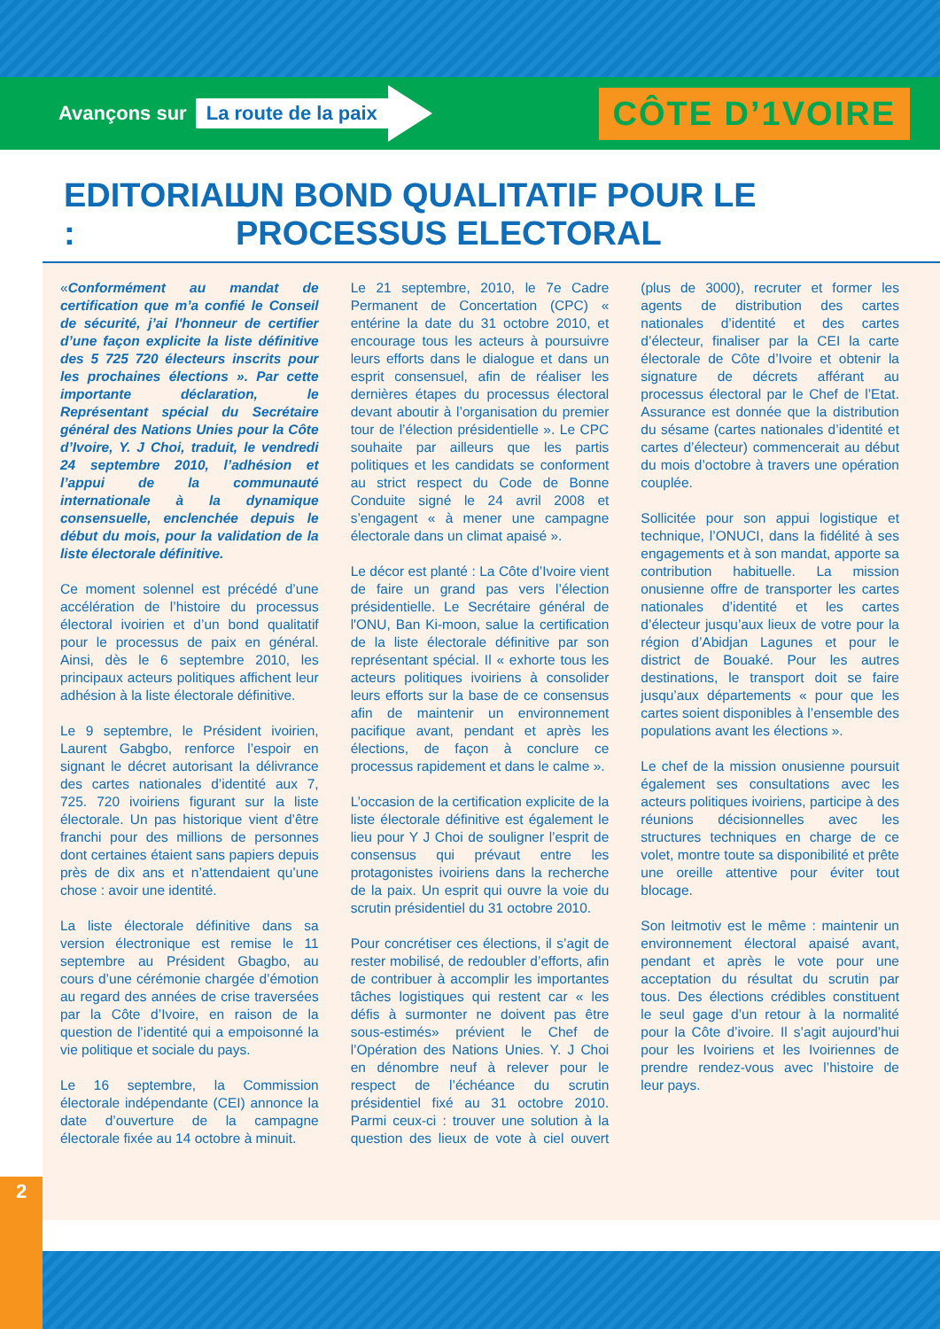Avançons sur La route de la paix
CÔTE D’1VOIRE
EDITORIAL : UN BOND QUALITATIF POUR LE PROCESSUS ELECTORAL
«Conformément au mandat de certification que m’a confié le Conseil de sécurité, j’ai l'honneur de certifier d’une façon explicite la liste définitive des 5 725 720 électeurs inscrits pour les prochaines élections ». Par cette importante déclaration, le Représentant spécial du Secrétaire général des Nations Unies pour la Côte d’Ivoire, Y. J Choi, traduit, le vendredi 24 septembre 2010, l’adhésion et l’appui de la communauté internationale à la dynamique consensuelle, enclenchée depuis le début du mois, pour la validation de la liste électorale définitive.
Ce moment solennel est précédé d’une accélération de l’histoire du processus électoral ivoirien et d’un bond qualitatif pour le processus de paix en général. Ainsi, dès le 6 septembre 2010, les principaux acteurs politiques affichent leur adhésion à la liste électorale définitive.
Le 9 septembre, le Président ivoirien, Laurent Gabgbo, renforce l’espoir en signant le décret autorisant la délivrance des cartes nationales d’identité aux 7, 725. 720 ivoiriens figurant sur la liste électorale. Un pas historique vient d’être franchi pour des millions de personnes dont certaines étaient sans papiers depuis près de dix ans et n’attendaient qu’une chose : avoir une identité.
La liste électorale définitive dans sa version électronique est remise le 11 septembre au Président Gbagbo, au cours d’une cérémonie chargée d’émotion au regard des années de crise traversées par la Côte d’Ivoire, en raison de la question de l’identité qui a empoisonné la vie politique et sociale du pays.
Le 16 septembre, la Commission électorale indépendante (CEI) annonce la date d’ouverture de la campagne électorale fixée au 14 octobre à minuit.
Le 21 septembre, 2010, le 7e Cadre Permanent de Concertation (CPC) « entérine la date du 31 octobre 2010, et encourage tous les acteurs à poursuivre leurs efforts dans le dialogue et dans un esprit consensuel, afin de réaliser les dernières étapes du processus électoral devant aboutir à l’organisation du premier tour de l’élection présidentielle ». Le CPC souhaite par ailleurs que les partis politiques et les candidats se conforment au strict respect du Code de Bonne Conduite signé le 24 avril 2008 et s’engagent « à mener une campagne électorale dans un climat apaisé ».
Le décor est planté : La Côte d’Ivoire vient de faire un grand pas vers l’élection présidentielle. Le Secrétaire général de l'ONU, Ban Ki-moon, salue la certification de la liste électorale définitive par son représentant spécial. Il « exhorte tous les acteurs politiques ivoiriens à consolider leurs efforts sur la base de ce consensus afin de maintenir un environnement pacifique avant, pendant et après les élections, de façon à conclure ce processus rapidement et dans le calme ».
L’occasion de la certification explicite de la liste électorale définitive est également le lieu pour Y J Choi de souligner l’esprit de consensus qui prévaut entre les protagonistes ivoiriens dans la recherche de la paix. Un esprit qui ouvre la voie du scrutin présidentiel du 31 octobre 2010.
Pour concrétiser ces élections, il s’agit de rester mobilisé, de redoubler d’efforts, afin de contribuer à accomplir les importantes tâches logistiques qui restent car « les défis à surmonter ne doivent pas être sous-estimés» prévient le Chef de l’Opération des Nations Unies. Y. J Choi en dénombre neuf à relever pour le respect de l’échéance du scrutin présidentiel fixé au 31 octobre 2010. Parmi ceux-ci : trouver une solution à la question des lieux de vote à ciel ouvert (plus de 3000), recruter et former les agents de distribution des cartes nationales d’identité et des cartes d’électeur, finaliser par la CEI la carte électorale de Côte d’Ivoire et obtenir la signature de décrets afférant au processus électoral par le Chef de l’Etat. Assurance est donnée que la distribution du sésame (cartes nationales d’identité et cartes d’électeur) commencerait au début du mois d’octobre à travers une opération couplée.
Sollicitée pour son appui logistique et technique, l’ONUCI, dans la fidélité à ses engagements et à son mandat, apporte sa contribution habituelle. La mission onusienne offre de transporter les cartes nationales d’identité et les cartes d’électeur jusqu’aux lieux de votre pour la région d’Abidjan Lagunes et pour le district de Bouaké. Pour les autres destinations, le transport doit se faire jusqu’aux départements « pour que les cartes soient disponibles à l’ensemble des populations avant les élections ».
Le chef de la mission onusienne poursuit également ses consultations avec les acteurs politiques ivoiriens, participe à des réunions décisionnelles avec les structures techniques en charge de ce volet, montre toute sa disponibilité et prête une oreille attentive pour éviter tout blocage.
Son leitmotiv est le même : maintenir un environnement électoral apaisé avant, pendant et après le vote pour une acceptation du résultat du scrutin par tous. Des élections crédibles constituent le seul gage d’un retour à la normalité pour la Côte d’ivoire. Il s’agit aujourd’hui pour les Ivoiriens et les Ivoiriennes de prendre rendez-vous avec l’histoire de leur pays.
2